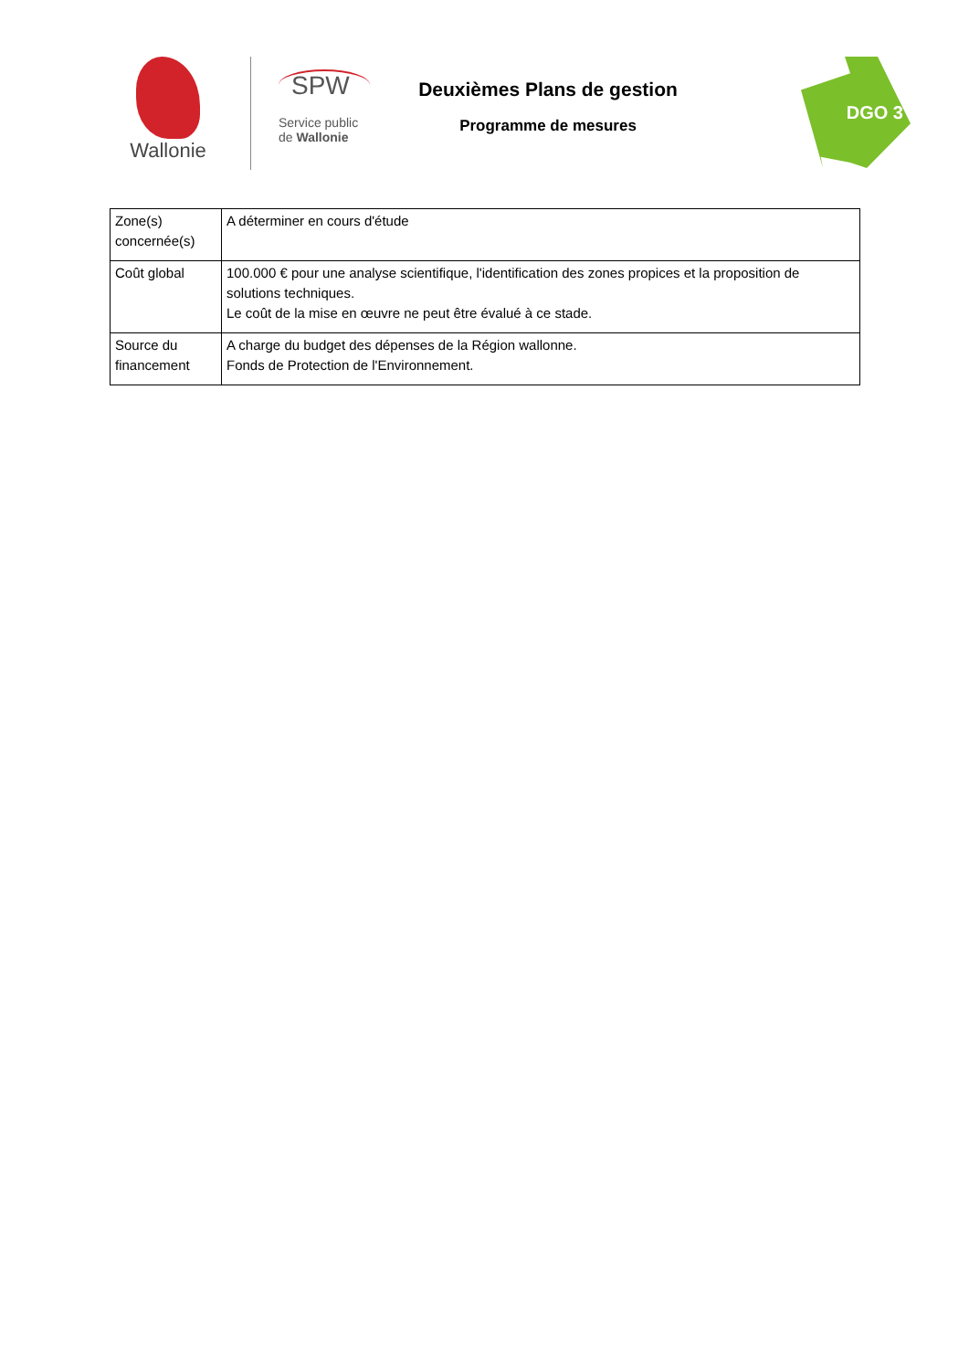Wallonie
SPW
Service public
de Wallonie
Deuxièmes Plans de gestion
Programme de mesures
DGO 3
| Zone(s) concernée(s) | A déterminer en cours d'étude |
| Coût global | 100.000 € pour une analyse scientifique, l'identification des zones propices et la proposition de solutions techniques. Le coût de la mise en œuvre ne peut être évalué à ce stade. |
| Source du financement | A charge du budget des dépenses de la Région wallonne. Fonds de Protection de l'Environnement. |